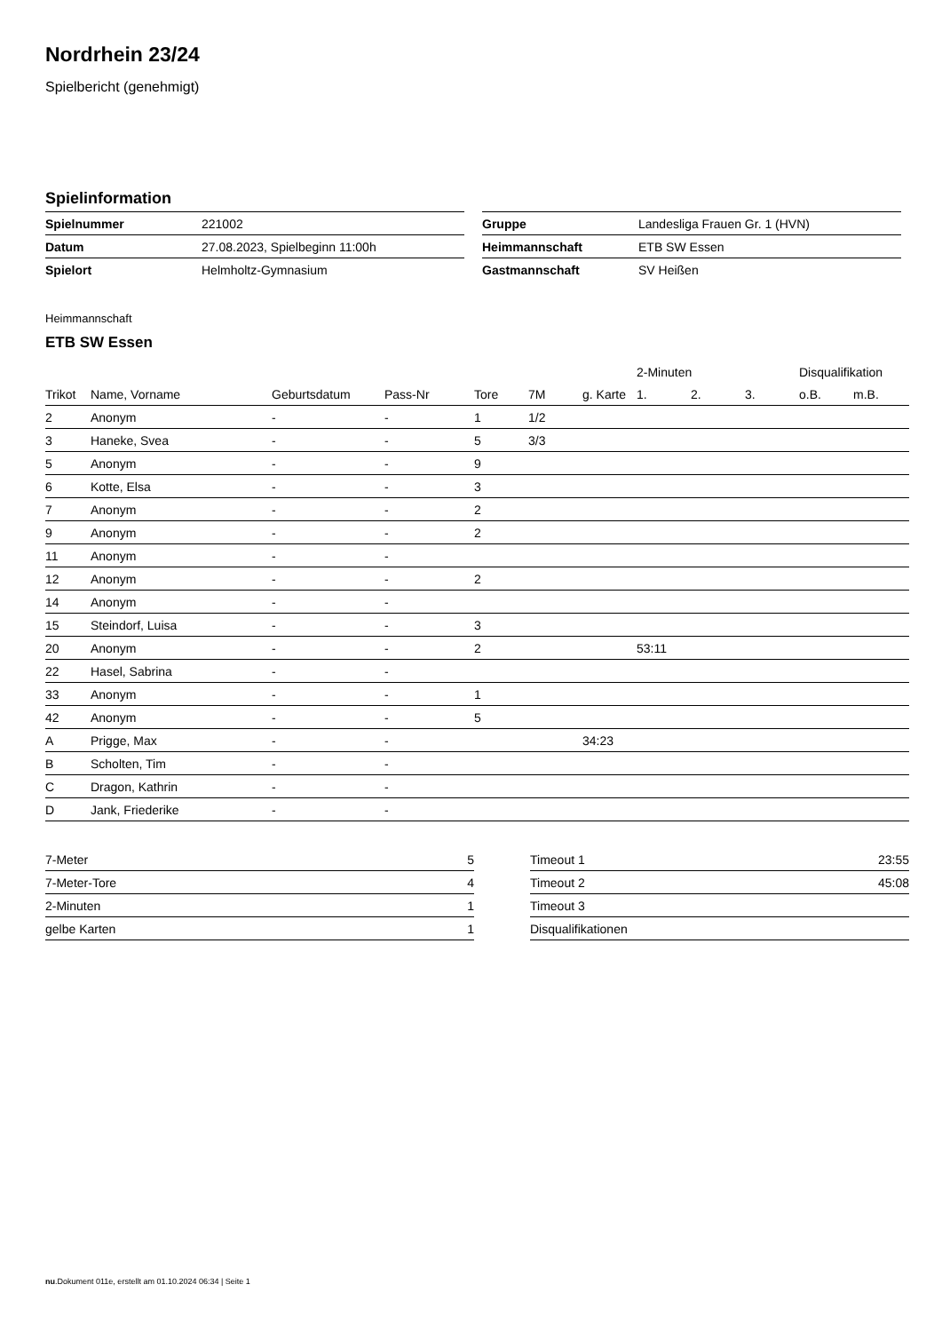Nordrhein 23/24
Spielbericht (genehmigt)
Spielinformation
| Spielnummer | 221002 |
| Datum | 27.08.2023, Spielbeginn 11:00h |
| Spielort | Helmholtz-Gymnasium |
| Gruppe | Landesliga Frauen Gr. 1 (HVN) |
| Heimmannschaft | ETB SW Essen |
| Gastmannschaft | SV Heißen |
Heimmannschaft
ETB SW Essen
| | | | | | | | 2-Minuten | | | Disqualifikation | |
| --- | --- | --- | --- | --- | --- | --- | --- | --- | --- | --- | --- |
| Trikot | Name, Vorname | Geburtsdatum | Pass-Nr | Tore | 7M | g. Karte | 1. | 2. | 3. | o.B. | m.B. |
| 2 | Anonym | - | - | 1 | 1/2 | | | | | | |
| 3 | Haneke, Svea | - | - | 5 | 3/3 | | | | | | |
| 5 | Anonym | - | - | 9 | | | | | | | |
| 6 | Kotte, Elsa | - | - | 3 | | | | | | | |
| 7 | Anonym | - | - | 2 | | | | | | | |
| 9 | Anonym | - | - | 2 | | | | | | | |
| 11 | Anonym | - | - | | | | | | | | |
| 12 | Anonym | - | - | 2 | | | | | | | |
| 14 | Anonym | - | - | | | | | | | | |
| 15 | Steindorf, Luisa | - | - | 3 | | | | | | | |
| 20 | Anonym | - | - | 2 | | | 53:11 | | | | |
| 22 | Hasel, Sabrina | - | - | | | | | | | | |
| 33 | Anonym | - | - | 1 | | | | | | | |
| 42 | Anonym | - | - | 5 | | | | | | | |
| A | Prigge, Max | - | - | | | 34:23 | | | | | |
| B | Scholten, Tim | - | - | | | | | | | | |
| C | Dragon, Kathrin | - | - | | | | | | | | |
| D | Jank, Friederike | - | - | | | | | | | | |
| 7-Meter | 5 |
| 7-Meter-Tore | 4 |
| 2-Minuten | 1 |
| gelbe Karten | 1 |
| Timeout 1 | 23:55 |
| Timeout 2 | 45:08 |
| Timeout 3 | |
| Disqualifikationen | |
nu.Dokument 011e, erstellt am 01.10.2024 06:34 | Seite 1